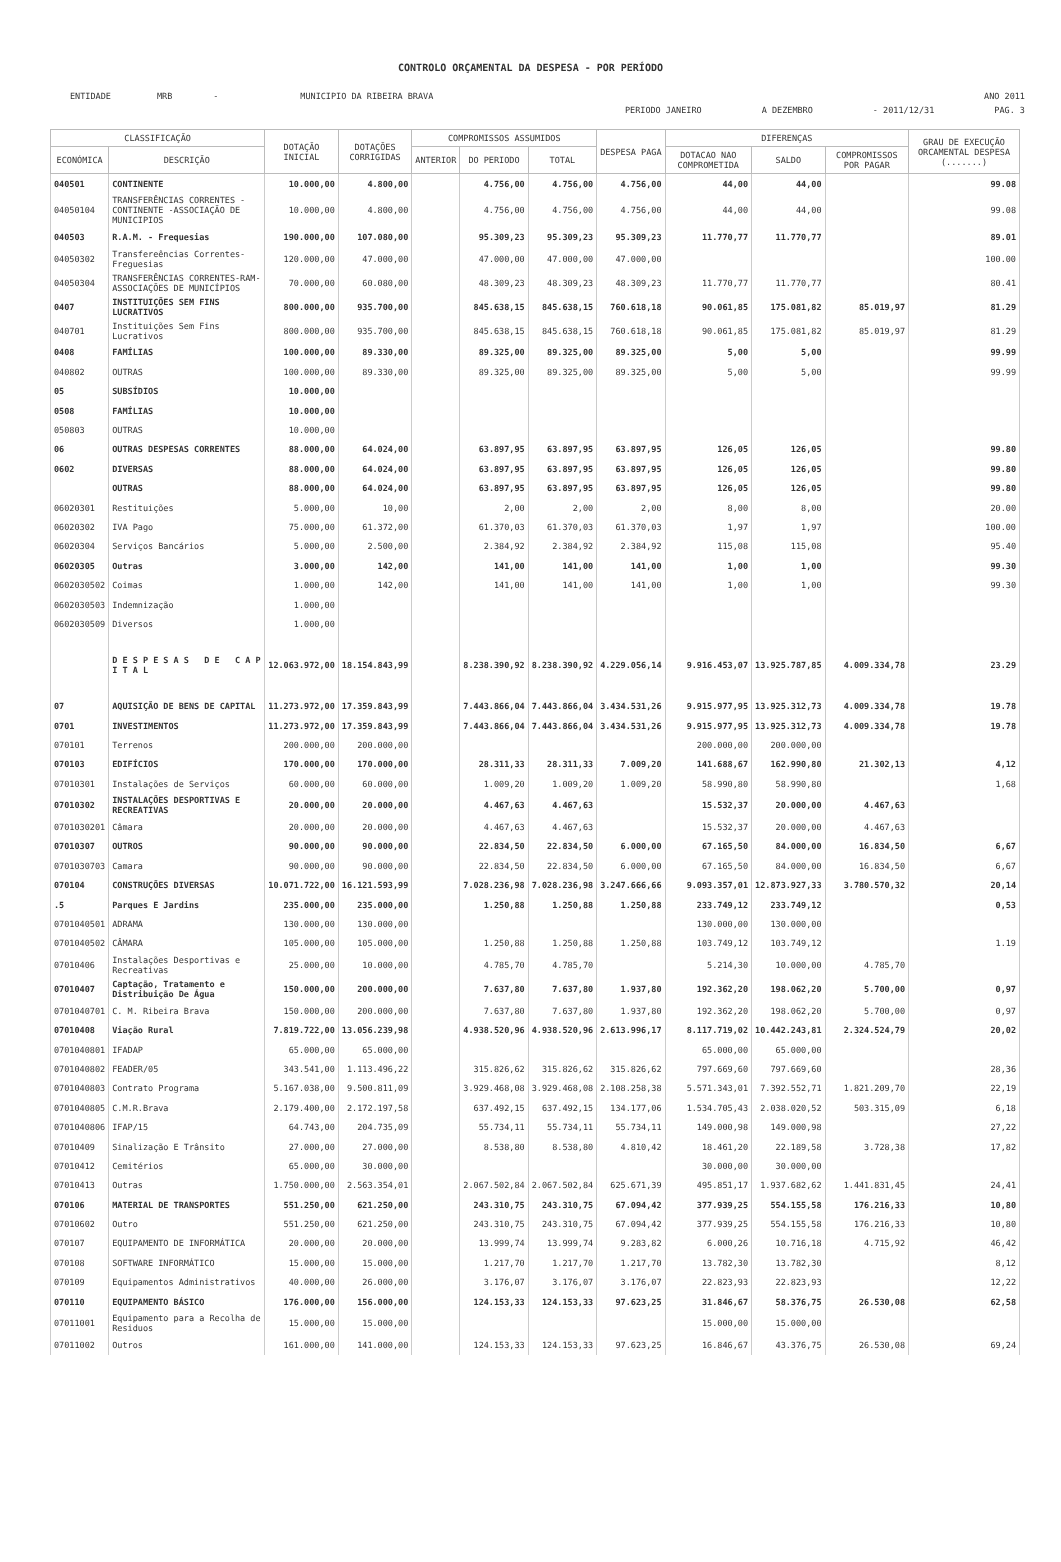CONTROLO ORÇAMENTAL DA DESPESA - POR PERÍODO
ENTIDADE MRB - MUNICIPIO DA RIBEIRA BRAVA ANO 2011
PERIODO JANEIRO A DEZEMBRO - 2011/12/31 PAG. 3
| CLASSIFICAÇÃO | | DOTAÇÃO INICIAL | DOTAÇÕES CORRIGIDAS | COMPROMISSOS ASSUMIDOS | | | DESPESA PAGA | DIFERENÇAS | | | GRAU DE EXECUÇÃO ORCAMENTAL DESPESA (.......) |
| --- | --- | --- | --- | --- | --- | --- | --- | --- | --- | --- | --- |
| ECONÓMICA | DESCRIÇÃO | | | ANTERIOR | DO PERIODO | TOTAL | | DOTACAO NAO COMPROMETIDA | SALDO | COMPROMISSOS POR PAGAR | |
| 040501 | CONTINENTE | 10.000,00 | 4.800,00 | | 4.756,00 | 4.756,00 | 4.756,00 | 44,00 | 44,00 | | 99.08 |
| 04050104 | TRANSFERÊNCIAS CORRENTES - CONTINENTE -ASSOCIAÇÃO DE MUNICIPIOS | 10.000,00 | 4.800,00 | | 4.756,00 | 4.756,00 | 4.756,00 | 44,00 | 44,00 | | 99.08 |
| 040503 | R.A.M. - Frequesias | 190.000,00 | 107.080,00 | | 95.309,23 | 95.309,23 | 95.309,23 | 11.770,77 | 11.770,77 | | 89.01 |
| 04050302 | Transfereências Correntes-Freguesias | 120.000,00 | 47.000,00 | | 47.000,00 | 47.000,00 | 47.000,00 | | | | 100.00 |
| 04050304 | TRANSFERÊNCIAS CORRENTES-RAM-ASSOCIAÇÕES DE MUNICÍPIOS | 70.000,00 | 60.080,00 | | 48.309,23 | 48.309,23 | 48.309,23 | 11.770,77 | 11.770,77 | | 80.41 |
| 0407 | INSTITUIÇÕES SEM FINS LUCRATIVOS | 800.000,00 | 935.700,00 | | 845.638,15 | 845.638,15 | 760.618,18 | 90.061,85 | 175.081,82 | 85.019,97 | 81.29 |
| 040701 | Instituições Sem Fins Lucrativos | 800.000,00 | 935.700,00 | | 845.638,15 | 845.638,15 | 760.618,18 | 90.061,85 | 175.081,82 | 85.019,97 | 81.29 |
| 0408 | FAMÍLIAS | 100.000,00 | 89.330,00 | | 89.325,00 | 89.325,00 | 89.325,00 | 5,00 | 5,00 | | 99.99 |
| 040802 | OUTRAS | 100.000,00 | 89.330,00 | | 89.325,00 | 89.325,00 | 89.325,00 | 5,00 | 5,00 | | 99.99 |
| 05 | SUBSÍDIOS | 10.000,00 | | | | | | | | | |
| 0508 | FAMÍLIAS | 10.000,00 | | | | | | | | | |
| 050803 | OUTRAS | 10.000,00 | | | | | | | | | |
| 06 | OUTRAS DESPESAS CORRENTES | 88.000,00 | 64.024,00 | | 63.897,95 | 63.897,95 | 63.897,95 | 126,05 | 126,05 | | 99.80 |
| 0602 | DIVERSAS | 88.000,00 | 64.024,00 | | 63.897,95 | 63.897,95 | 63.897,95 | 126,05 | 126,05 | | 99.80 |
| | OUTRAS | 88.000,00 | 64.024,00 | | 63.897,95 | 63.897,95 | 63.897,95 | 126,05 | 126,05 | | 99.80 |
| 06020301 | Restituições | 5.000,00 | 10,00 | | 2,00 | 2,00 | 2,00 | 8,00 | 8,00 | | 20.00 |
| 06020302 | IVA Pago | 75.000,00 | 61.372,00 | | 61.370,03 | 61.370,03 | 61.370,03 | 1,97 | 1,97 | | 100.00 |
| 06020304 | Serviços Bancários | 5.000,00 | 2.500,00 | | 2.384,92 | 2.384,92 | 2.384,92 | 115,08 | 115,08 | | 95.40 |
| 06020305 | Outras | 3.000,00 | 142,00 | | 141,00 | 141,00 | 141,00 | 1,00 | 1,00 | | 99.30 |
| 0602030502 | Coimas | 1.000,00 | 142,00 | | 141,00 | 141,00 | 141,00 | 1,00 | 1,00 | | 99.30 |
| 0602030503 | Indemnização | 1.000,00 | | | | | | | | | |
| 0602030509 | Diversos | 1.000,00 | | | | | | | | | |
| | D E S P E S A S D E C A P I T A L | 12.063.972,00 | 18.154.843,99 | | 8.238.390,92 | 8.238.390,92 | 4.229.056,14 | 9.916.453,07 | 13.925.787,85 | 4.009.334,78 | 23.29 |
| 07 | AQUISIÇÃO DE BENS DE CAPITAL | 11.273.972,00 | 17.359.843,99 | | 7.443.866,04 | 7.443.866,04 | 3.434.531,26 | 9.915.977,95 | 13.925.312,73 | 4.009.334,78 | 19.78 |
| 0701 | INVESTIMENTOS | 11.273.972,00 | 17.359.843,99 | | 7.443.866,04 | 7.443.866,04 | 3.434.531,26 | 9.915.977,95 | 13.925.312,73 | 4.009.334,78 | 19.78 |
| 070101 | Terrenos | 200.000,00 | 200.000,00 | | | | | 200.000,00 | 200.000,00 | | |
| 070103 | EDIFÍCIOS | 170.000,00 | 170.000,00 | | 28.311,33 | 28.311,33 | 7.009,20 | 141.688,67 | 162.990,80 | 21.302,13 | 4,12 |
| 07010301 | Instalações de Serviços | 60.000,00 | 60.000,00 | | 1.009,20 | 1.009,20 | 1.009,20 | 58.990,80 | 58.990,80 | | 1,68 |
| 07010302 | INSTALAÇÕES DESPORTIVAS E RECREATIVAS | 20.000,00 | 20.000,00 | | 4.467,63 | 4.467,63 | | 15.532,37 | 20.000,00 | 4.467,63 | |
| 0701030201 | Câmara | 20.000,00 | 20.000,00 | | 4.467,63 | 4.467,63 | | 15.532,37 | 20.000,00 | 4.467,63 | |
| 07010307 | OUTROS | 90.000,00 | 90.000,00 | | 22.834,50 | 22.834,50 | 6.000,00 | 67.165,50 | 84.000,00 | 16.834,50 | 6,67 |
| 0701030703 | Camara | 90.000,00 | 90.000,00 | | 22.834,50 | 22.834,50 | 6.000,00 | 67.165,50 | 84.000,00 | 16.834,50 | 6,67 |
| 070104 | CONSTRUÇÕES DIVERSAS | 10.071.722,00 | 16.121.593,99 | | 7.028.236,98 | 7.028.236,98 | 3.247.666,66 | 9.093.357,01 | 12.873.927,33 | 3.780.570,32 | 20,14 |
| .5 | Parques E Jardins | 235.000,00 | 235.000,00 | | 1.250,88 | 1.250,88 | 1.250,88 | 233.749,12 | 233.749,12 | | 0,53 |
| 0701040501 | ADRAMA | 130.000,00 | 130.000,00 | | | | | 130.000,00 | 130.000,00 | | |
| 0701040502 | CÂMARA | 105.000,00 | 105.000,00 | | 1.250,88 | 1.250,88 | 1.250,88 | 103.749,12 | 103.749,12 | | 1.19 |
| 07010406 | Instalações Desportivas e Recreativas | 25.000,00 | 10.000,00 | | 4.785,70 | 4.785,70 | | 5.214,30 | 10.000,00 | 4.785,70 | |
| 07010407 | Captação, Tratamento e Distribuição De Água | 150.000,00 | 200.000,00 | | 7.637,80 | 7.637,80 | 1.937,80 | 192.362,20 | 198.062,20 | 5.700,00 | 0,97 |
| 0701040701 | C. M. Ribeira Brava | 150.000,00 | 200.000,00 | | 7.637,80 | 7.637,80 | 1.937,80 | 192.362,20 | 198.062,20 | 5.700,00 | 0,97 |
| 07010408 | Viação Rural | 7.819.722,00 | 13.056.239,98 | | 4.938.520,96 | 4.938.520,96 | 2.613.996,17 | 8.117.719,02 | 10.442.243,81 | 2.324.524,79 | 20,02 |
| 0701040801 | IFADAP | 65.000,00 | 65.000,00 | | | | | 65.000,00 | 65.000,00 | | |
| 0701040802 | FEADER/05 | 343.541,00 | 1.113.496,22 | | 315.826,62 | 315.826,62 | 315.826,62 | 797.669,60 | 797.669,60 | | 28,36 |
| 0701040803 | Contrato Programa | 5.167.038,00 | 9.500.811,09 | | 3.929.468,08 | 3.929.468,08 | 2.108.258,38 | 5.571.343,01 | 7.392.552,71 | 1.821.209,70 | 22,19 |
| 0701040805 | C.M.R.Brava | 2.179.400,00 | 2.172.197,58 | | 637.492,15 | 637.492,15 | 134.177,06 | 1.534.705,43 | 2.038.020,52 | 503.315,09 | 6,18 |
| 0701040806 | IFAP/15 | 64.743,00 | 204.735,09 | | 55.734,11 | 55.734,11 | 55.734,11 | 149.000,98 | 149.000,98 | | 27,22 |
| 07010409 | Sinalização E Trânsito | 27.000,00 | 27.000,00 | | 8.538,80 | 8.538,80 | 4.810,42 | 18.461,20 | 22.189,58 | 3.728,38 | 17,82 |
| 07010412 | Cemitérios | 65.000,00 | 30.000,00 | | | | | 30.000,00 | 30.000,00 | | |
| 07010413 | Outras | 1.750.000,00 | 2.563.354,01 | | 2.067.502,84 | 2.067.502,84 | 625.671,39 | 495.851,17 | 1.937.682,62 | 1.441.831,45 | 24,41 |
| 070106 | MATERIAL DE TRANSPORTES | 551.250,00 | 621.250,00 | | 243.310,75 | 243.310,75 | 67.094,42 | 377.939,25 | 554.155,58 | 176.216,33 | 10,80 |
| 07010602 | Outro | 551.250,00 | 621.250,00 | | 243.310,75 | 243.310,75 | 67.094,42 | 377.939,25 | 554.155,58 | 176.216,33 | 10,80 |
| 070107 | EQUIPAMENTO DE INFORMÁTICA | 20.000,00 | 20.000,00 | | 13.999,74 | 13.999,74 | 9.283,82 | 6.000,26 | 10.716,18 | 4.715,92 | 46,42 |
| 070108 | SOFTWARE INFORMÁTICO | 15.000,00 | 15.000,00 | | 1.217,70 | 1.217,70 | 1.217,70 | 13.782,30 | 13.782,30 | | 8,12 |
| 070109 | Equipamentos Administrativos | 40.000,00 | 26.000,00 | | 3.176,07 | 3.176,07 | 3.176,07 | 22.823,93 | 22.823,93 | | 12,22 |
| 070110 | EQUIPAMENTO BÁSICO | 176.000,00 | 156.000,00 | | 124.153,33 | 124.153,33 | 97.623,25 | 31.846,67 | 58.376,75 | 26.530,08 | 62,58 |
| 07011001 | Equipamento para a Recolha de Residuos | 15.000,00 | 15.000,00 | | | | | 15.000,00 | 15.000,00 | | |
| 07011002 | Outros | 161.000,00 | 141.000,00 | | 124.153,33 | 124.153,33 | 97.623,25 | 16.846,67 | 43.376,75 | 26.530,08 | 69,24 |